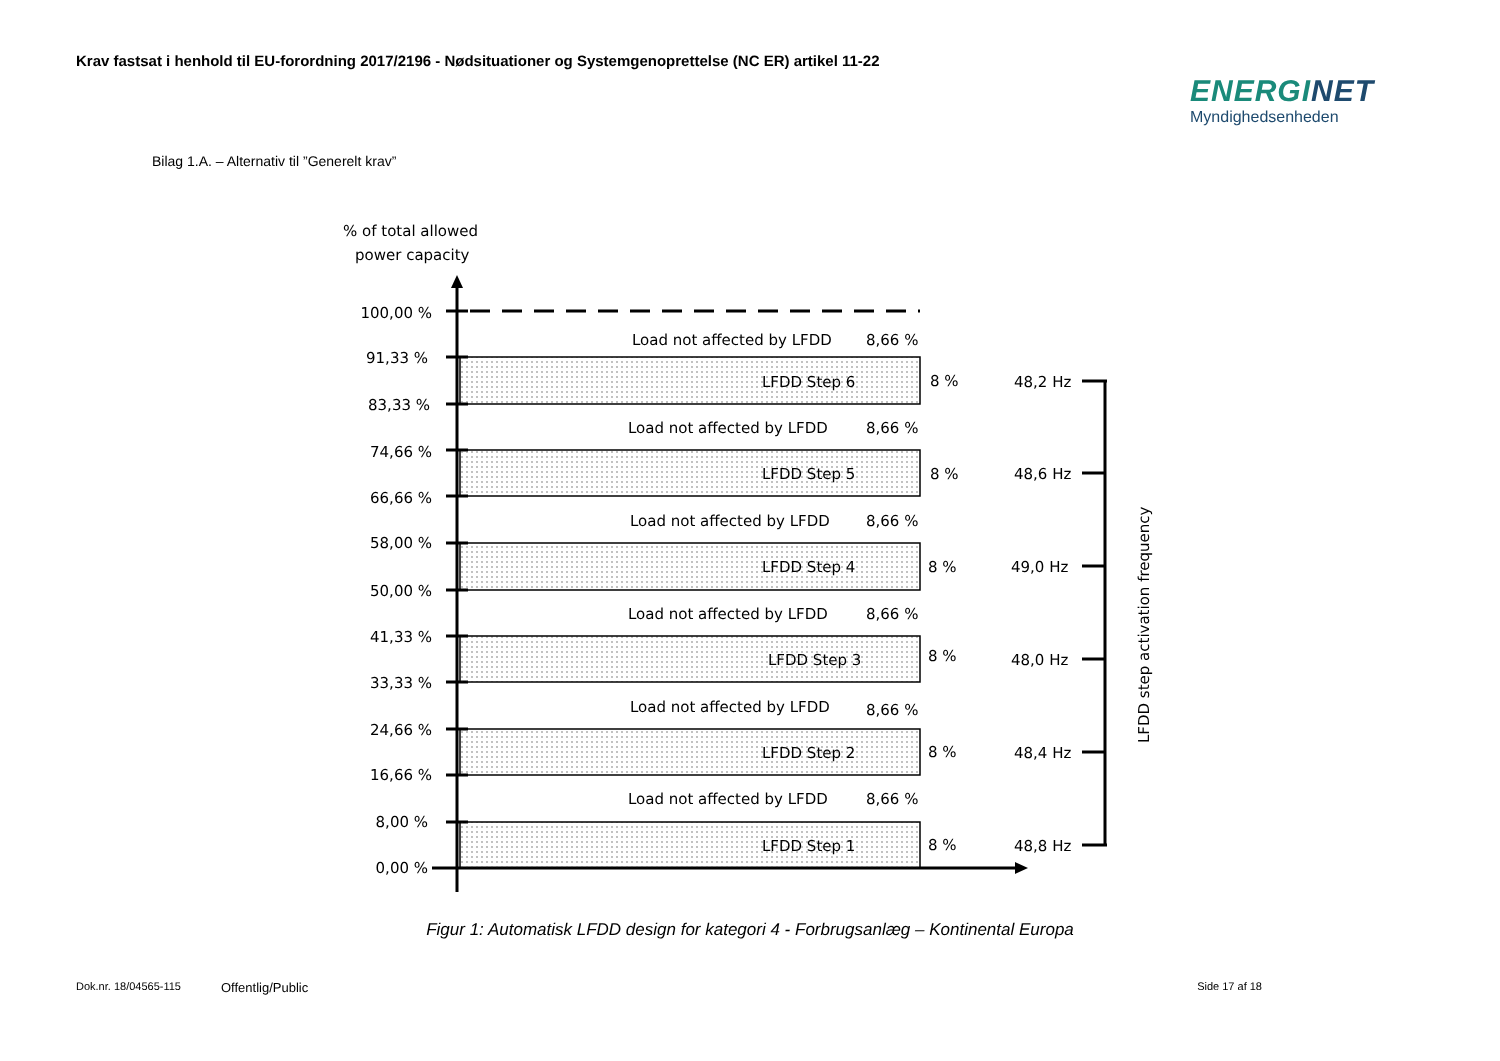Krav fastsat i henhold til EU-forordning 2017/2196 - Nødsituationer og Systemgenoprettelse (NC ER) artikel 11-22
ENERGINET
Myndighedsenheden
Bilag 1.A. – Alternativ til ”Generelt krav”
% of total allowed
power capacity
100,00 %
91,33 %
83,33 %
74,66 %
66,66 %
58,00 %
50,00 %
41,33 %
33,33 %
24,66 %
16,66 %
8,00 %
0,00 %
LFDD Step 6
8 %
48,2 Hz
Load not affected by LFDD
8,66 %
Load not affected by LFDD
8,66 %
LFDD Step 5
8 %
48,6 Hz
Load not affected by LFDD
8,66 %
LFDD Step 4
8 %
49,0 Hz
Load not affected by LFDD
8,66 %
LFDD Step 3
8 %
48,0 Hz
Load not affected by LFDD
8,66 %
LFDD Step 2
8 %
48,4 Hz
Load not affected by LFDD
8,66 %
LFDD Step 1
8 %
48,8 Hz
LFDD step activation frequency
Figur 1: Automatisk LFDD design for kategori 4 - Forbrugsanlæg – Kontinental Europa
Dok.nr. 18/04565-115 Offentlig/Public Side 17 af 18